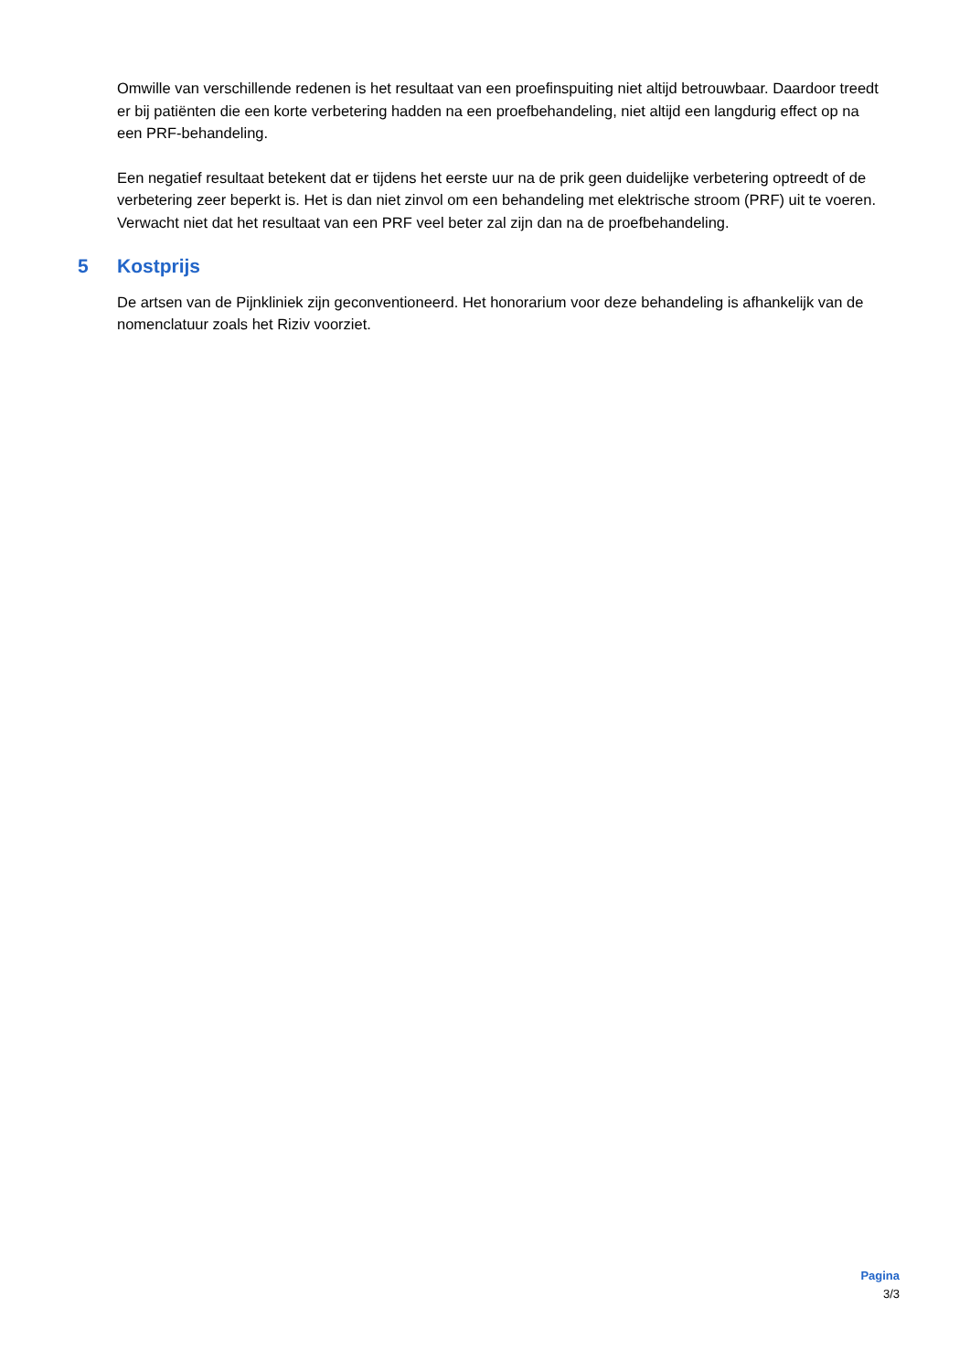Omwille van verschillende redenen is het resultaat van een proefinspuiting niet altijd betrouwbaar. Daardoor treedt er bij patiënten die een korte verbetering hadden na een proefbehandeling, niet altijd een langdurig effect op na een PRF-behandeling.
Een negatief resultaat betekent dat er tijdens het eerste uur na de prik geen duidelijke verbetering optreedt of de verbetering zeer beperkt is. Het is dan niet zinvol om een behandeling met elektrische stroom (PRF) uit te voeren. Verwacht niet dat het resultaat van een PRF veel beter zal zijn dan na de proefbehandeling.
5 Kostprijs
De artsen van de Pijnkliniek zijn geconventioneerd. Het honorarium voor deze behandeling is afhankelijk van de nomenclatuur zoals het Riziv voorziet.
Pagina
3/3